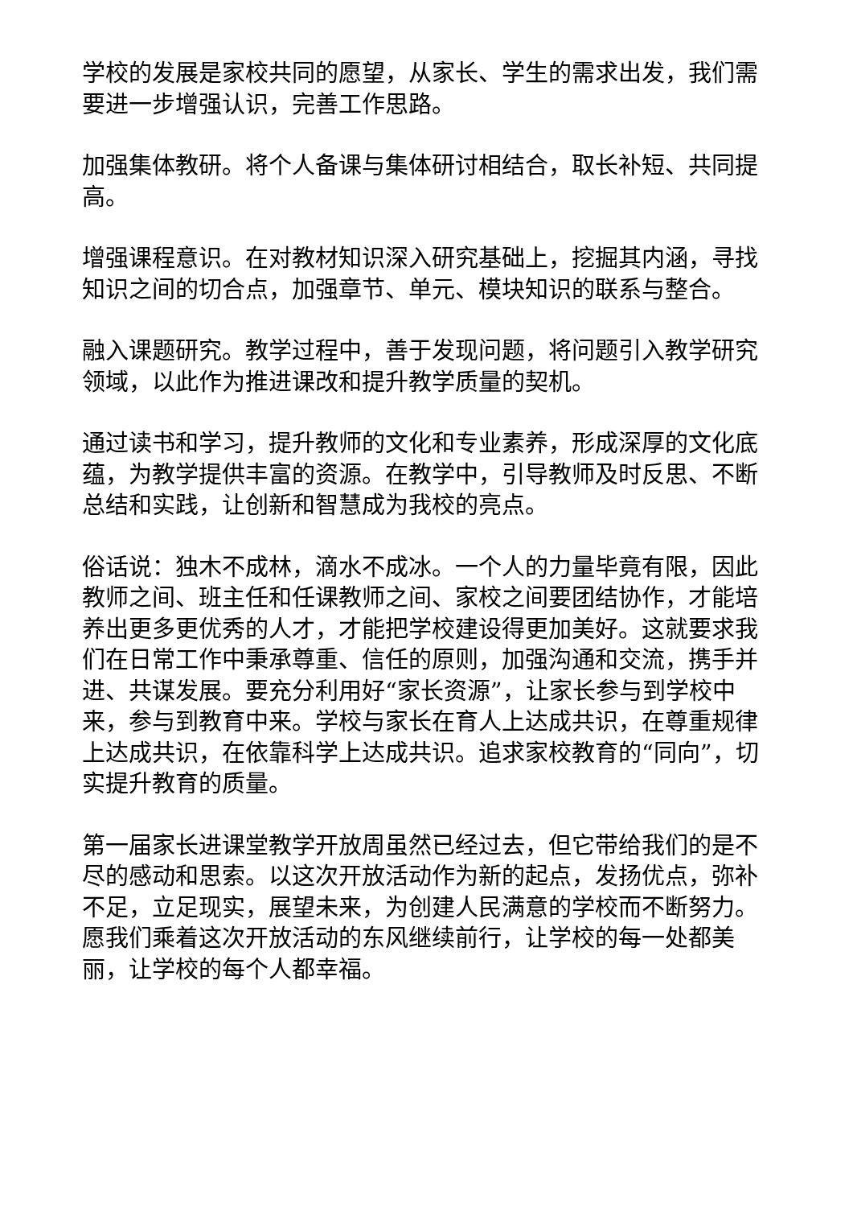学校的发展是家校共同的愿望，从家长、学生的需求出发，我们需要进一步增强认识，完善工作思路。
加强集体教研。将个人备课与集体研讨相结合，取长补短、共同提高。
增强课程意识。在对教材知识深入研究基础上，挖掘其内涵，寻找知识之间的切合点，加强章节、单元、模块知识的联系与整合。
融入课题研究。教学过程中，善于发现问题，将问题引入教学研究领域，以此作为推进课改和提升教学质量的契机。
通过读书和学习，提升教师的文化和专业素养，形成深厚的文化底蕴，为教学提供丰富的资源。在教学中，引导教师及时反思、不断总结和实践，让创新和智慧成为我校的亮点。
俗话说：独木不成林，滴水不成冰。一个人的力量毕竟有限，因此教师之间、班主任和任课教师之间、家校之间要团结协作，才能培养出更多更优秀的人才，才能把学校建设得更加美好。这就要求我们在日常工作中秉承尊重、信任的原则，加强沟通和交流，携手并进、共谋发展。要充分利用好“家长资源”，让家长参与到学校中来，参与到教育中来。学校与家长在育人上达成共识，在尊重规律上达成共识，在依靠科学上达成共识。追求家校教育的“同向”，切实提升教育的质量。
第一届家长进课堂教学开放周虽然已经过去，但它带给我们的是不尽的感动和思索。以这次开放活动作为新的起点，发扬优点，弥补不足，立足现实，展望未来，为创建人民满意的学校而不断努力。愿我们乘着这次开放活动的东风继续前行，让学校的每一处都美丽，让学校的每个人都幸福。